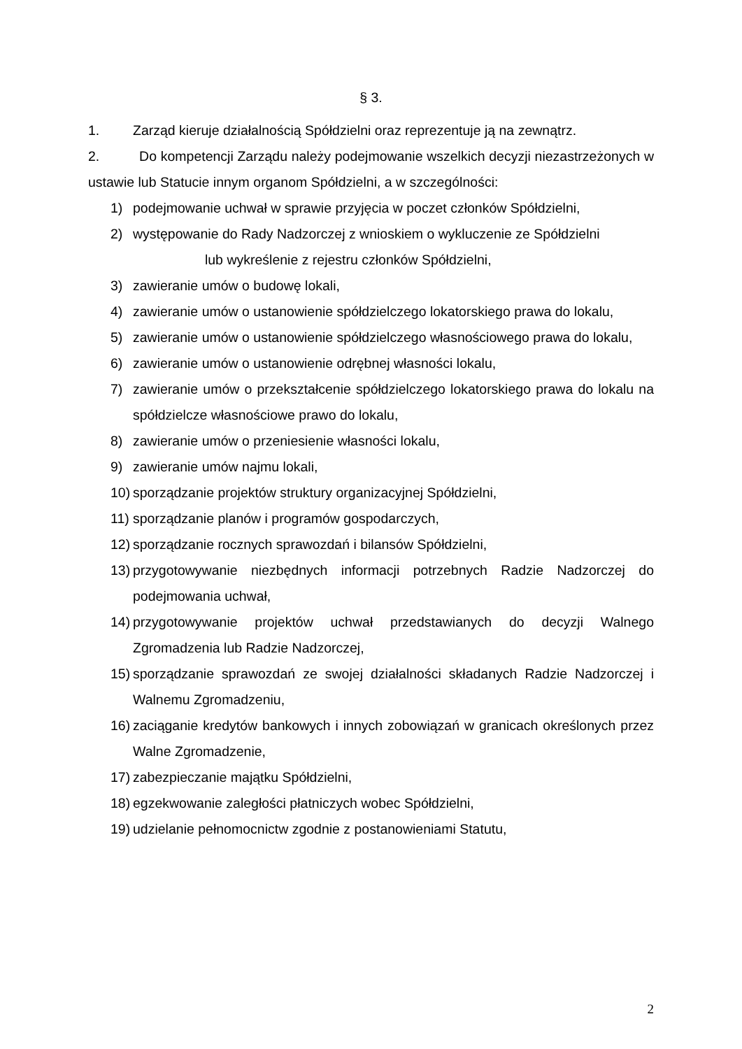§ 3.
1. Zarząd kieruje działalnością Spółdzielni oraz reprezentuje ją na zewnątrz.
2. Do kompetencji Zarządu należy podejmowanie wszelkich decyzji niezastrzeżonych w ustawie lub Statucie innym organom Spółdzielni, a w szczególności:
1) podejmowanie uchwał w sprawie przyjęcia w poczet członków Spółdzielni,
2) występowanie do Rady Nadzorczej z wnioskiem o wykluczenie ze Spółdzielni
lub wykreślenie z rejestru członków Spółdzielni,
3) zawieranie umów o budowę lokali,
4) zawieranie umów o ustanowienie spółdzielczego lokatorskiego prawa do lokalu,
5) zawieranie umów o ustanowienie spółdzielczego własnościowego prawa do lokalu,
6) zawieranie umów o ustanowienie odrębnej własności lokalu,
7) zawieranie umów o przekształcenie spółdzielczego lokatorskiego prawa do lokalu na spółdzielcze własnościowe prawo do lokalu,
8) zawieranie umów o przeniesienie własności lokalu,
9) zawieranie umów najmu lokali,
10) sporządzanie projektów struktury organizacyjnej Spółdzielni,
11) sporządzanie planów i programów gospodarczych,
12) sporządzanie rocznych sprawozdań i bilansów Spółdzielni,
13) przygotowywanie niezbędnych informacji potrzebnych Radzie Nadzorczej do podejmowania uchwał,
14) przygotowywanie projektów uchwał przedstawianych do decyzji Walnego Zgromadzenia lub Radzie Nadzorczej,
15) sporządzanie sprawozdań ze swojej działalności składanych Radzie Nadzorczej i Walnemu Zgromadzeniu,
16) zaciąganie kredytów bankowych i innych zobowiązań w granicach określonych przez Walne Zgromadzenie,
17) zabezpieczanie majątku Spółdzielni,
18) egzekwowanie zaległości płatniczych wobec Spółdzielni,
19) udzielanie pełnomocnictw zgodnie z postanowieniami Statutu,
2